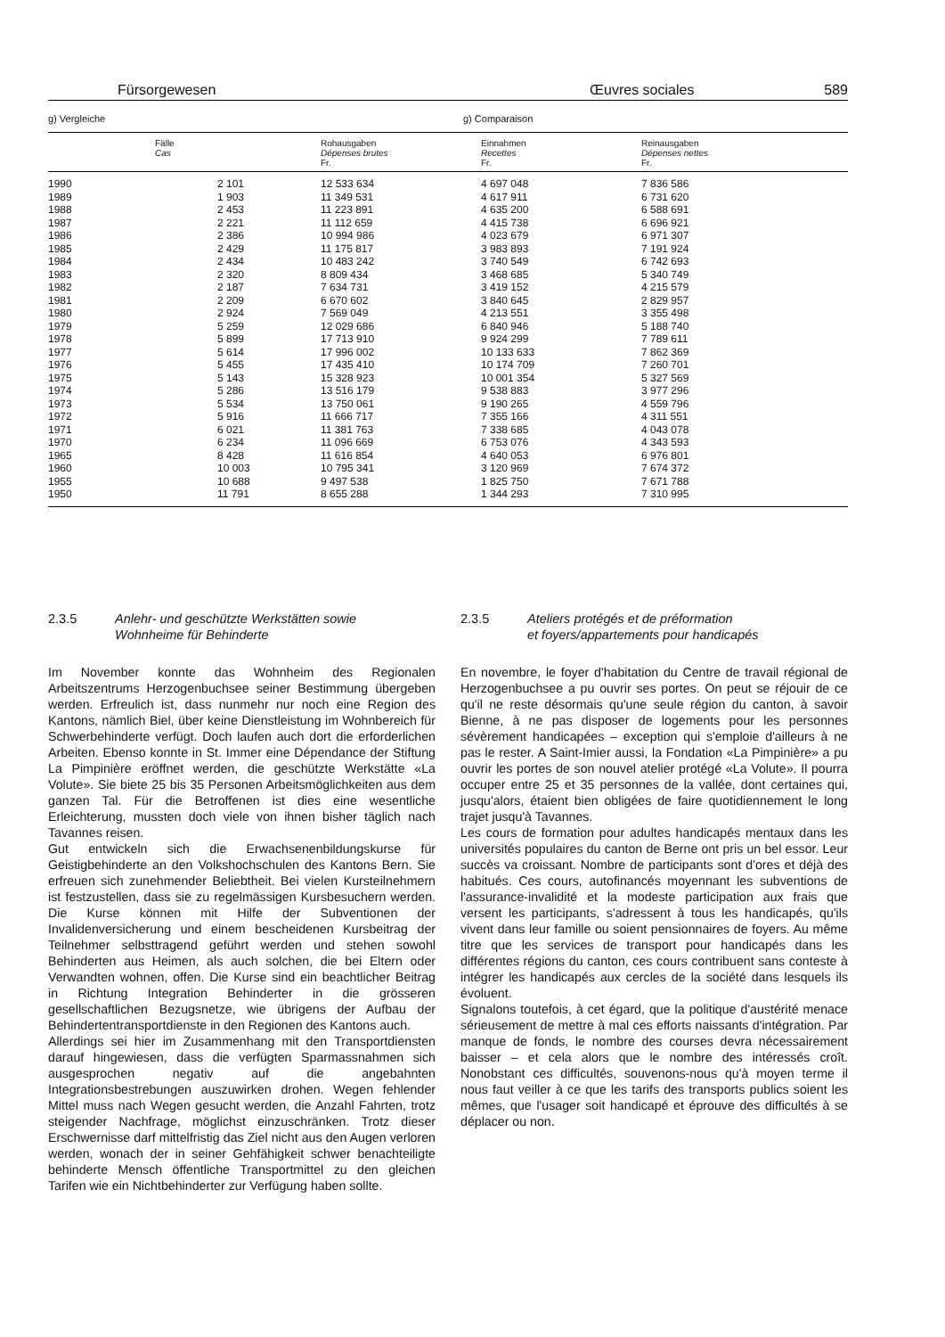Fürsorgewesen Œuvres sociales 589
g) Vergleiche g) Comparaison
| | Fälle Cas | Rohausgaben Dépenses brutes Fr. | Einnahmen Recettes Fr. | Reinausgaben Dépenses nettes Fr. |
| --- | --- | --- | --- | --- |
| 1990 | 2 101 | 12 533 634 | 4 697 048 | 7 836 586 |
| 1989 | 1 903 | 11 349 531 | 4 617 911 | 6 731 620 |
| 1988 | 2 453 | 11 223 891 | 4 635 200 | 6 588 691 |
| 1987 | 2 221 | 11 112 659 | 4 415 738 | 6 696 921 |
| 1986 | 2 386 | 10 994 986 | 4 023 679 | 6 971 307 |
| 1985 | 2 429 | 11 175 817 | 3 983 893 | 7 191 924 |
| 1984 | 2 434 | 10 483 242 | 3 740 549 | 6 742 693 |
| 1983 | 2 320 | 8 809 434 | 3 468 685 | 5 340 749 |
| 1982 | 2 187 | 7 634 731 | 3 419 152 | 4 215 579 |
| 1981 | 2 209 | 6 670 602 | 3 840 645 | 2 829 957 |
| 1980 | 2 924 | 7 569 049 | 4 213 551 | 3 355 498 |
| 1979 | 5 259 | 12 029 686 | 6 840 946 | 5 188 740 |
| 1978 | 5 899 | 17 713 910 | 9 924 299 | 7 789 611 |
| 1977 | 5 614 | 17 996 002 | 10 133 633 | 7 862 369 |
| 1976 | 5 455 | 17 435 410 | 10 174 709 | 7 260 701 |
| 1975 | 5 143 | 15 328 923 | 10 001 354 | 5 327 569 |
| 1974 | 5 286 | 13 516 179 | 9 538 883 | 3 977 296 |
| 1973 | 5 534 | 13 750 061 | 9 190 265 | 4 559 796 |
| 1972 | 5 916 | 11 666 717 | 7 355 166 | 4 311 551 |
| 1971 | 6 021 | 11 381 763 | 7 338 685 | 4 043 078 |
| 1970 | 6 234 | 11 096 669 | 6 753 076 | 4 343 593 |
| 1965 | 8 428 | 11 616 854 | 4 640 053 | 6 976 801 |
| 1960 | 10 003 | 10 795 341 | 3 120 969 | 7 674 372 |
| 1955 | 10 688 | 9 497 538 | 1 825 750 | 7 671 788 |
| 1950 | 11 791 | 8 655 288 | 1 344 293 | 7 310 995 |
2.3.5 Anlehr- und geschützte Werkstätten sowie
Wohnheime für Behinderte
Im November konnte das Wohnheim des Regionalen Arbeitszentrums Herzogenbuchsee seiner Bestimmung übergeben werden. Erfreulich ist, dass nunmehr nur noch eine Region des Kantons, nämlich Biel, über keine Dienstleistung im Wohnbereich für Schwerbehinderte verfügt. Doch laufen auch dort die erforderlichen Arbeiten. Ebenso konnte in St. Immer eine Dépendance der Stiftung La Pimpinière eröffnet werden, die geschützte Werkstätte «La Volute». Sie biete 25 bis 35 Personen Arbeitsmöglichkeiten aus dem ganzen Tal. Für die Betroffenen ist dies eine wesentliche Erleichterung, mussten doch viele von ihnen bisher täglich nach Tavannes reisen.
Gut entwickeln sich die Erwachsenenbildungskurse für Geistigbehinderte an den Volkshochschulen des Kantons Bern. Sie erfreuen sich zunehmender Beliebtheit. Bei vielen Kursteilnehmern ist festzustellen, dass sie zu regelmässigen Kursbesuchern werden. Die Kurse können mit Hilfe der Subventionen der Invalidenversicherung und einem bescheidenen Kursbeitrag der Teilnehmer selbsttragend geführt werden und stehen sowohl Behinderten aus Heimen, als auch solchen, die bei Eltern oder Verwandten wohnen, offen. Die Kurse sind ein beachtlicher Beitrag in Richtung Integration Behinderter in die grösseren gesellschaftlichen Bezugsnetze, wie übrigens der Aufbau der Behindertentransportdienste in den Regionen des Kantons auch.
Allerdings sei hier im Zusammenhang mit den Transportdiensten darauf hingewiesen, dass die verfügten Sparmassnahmen sich ausgesprochen negativ auf die angebahnten Integrationsbestrebungen auszuwirken drohen. Wegen fehlender Mittel muss nach Wegen gesucht werden, die Anzahl Fahrten, trotz steigender Nachfrage, möglichst einzuschränken. Trotz dieser Erschwernisse darf mittelfristig das Ziel nicht aus den Augen verloren werden, wonach der in seiner Gehfähigkeit schwer benachteiligte behinderte Mensch öffentliche Transportmittel zu den gleichen Tarifen wie ein Nichtbehinderter zur Verfügung haben sollte.
2.3.5 Ateliers protégés et de préformation
et foyers/appartements pour handicapés
En novembre, le foyer d'habitation du Centre de travail régional de Herzogenbuchsee a pu ouvrir ses portes. On peut se réjouir de ce qu'il ne reste désormais qu'une seule région du canton, à savoir Bienne, à ne pas disposer de logements pour les personnes sévèrement handicapées – exception qui s'emploie d'ailleurs à ne pas le rester. A Saint-Imier aussi, la Fondation «La Pimpinière» a pu ouvrir les portes de son nouvel atelier protégé «La Volute». Il pourra occuper entre 25 et 35 personnes de la vallée, dont certaines qui, jusqu'alors, étaient bien obligées de faire quotidiennement le long trajet jusqu'à Tavannes.
Les cours de formation pour adultes handicapés mentaux dans les universités populaires du canton de Berne ont pris un bel essor. Leur succès va croissant. Nombre de participants sont d'ores et déjà des habitués. Ces cours, autofinancés moyennant les subventions de l'assurance-invalidité et la modeste participation aux frais que versent les participants, s'adressent à tous les handicapés, qu'ils vivent dans leur famille ou soient pensionnaires de foyers. Au même titre que les services de transport pour handicapés dans les différentes régions du canton, ces cours contribuent sans conteste à intégrer les handicapés aux cercles de la société dans lesquels ils évoluent.
Signalons toutefois, à cet égard, que la politique d'austérité menace sérieusement de mettre à mal ces efforts naissants d'intégration. Par manque de fonds, le nombre des courses devra nécessairement baisser – et cela alors que le nombre des intéressés croît. Nonobstant ces difficultés, souvenons-nous qu'à moyen terme il nous faut veiller à ce que les tarifs des transports publics soient les mêmes, que l'usager soit handicapé et éprouve des difficultés à se déplacer ou non.